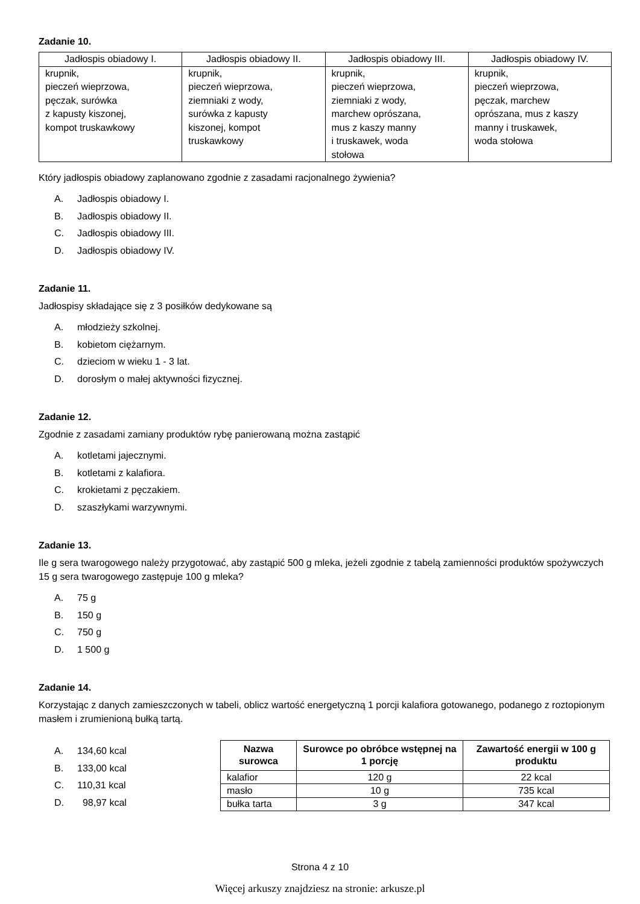Zadanie 10.
| Jadłospis obiadowy I. | Jadłospis obiadowy II. | Jadłospis obiadowy III. | Jadłospis obiadowy IV. |
| --- | --- | --- | --- |
| krupnik, pieczeń wieprzowa, pęczak, surówka z kapusty kiszonej, kompot truskawkowy | krupnik, pieczeń wieprzowa, ziemniaki z wody, surówka z kapusty kiszonej, kompot truskawkowy | krupnik, pieczeń wieprzowa, ziemniaki z wody, marchew oprószana, mus z kaszy manny i truskawek, woda stołowa | krupnik, pieczeń wieprzowa, pęczak, marchew oprószana, mus z kaszy manny i truskawek, woda stołowa |
Który jadłospis obiadowy zaplanowano zgodnie z zasadami racjonalnego żywienia?
A. Jadłospis obiadowy I.
B. Jadłospis obiadowy II.
C. Jadłospis obiadowy III.
D. Jadłospis obiadowy IV.
Zadanie 11.
Jadłospisy składające się z 3 posiłków dedykowane są
A. młodzieży szkolnej.
B. kobietom ciężarnym.
C. dzieciom w wieku 1 - 3 lat.
D. dorosłym o małej aktywności fizycznej.
Zadanie 12.
Zgodnie z zasadami zamiany produktów rybę panierowaną można zastąpić
A. kotletami jajecznymi.
B. kotletami z kalafiora.
C. krokietami z pęczakiem.
D. szaszłykami warzywnymi.
Zadanie 13.
Ile g sera twarogowego należy przygotować, aby zastąpić 500 g mleka, jeżeli zgodnie z tabelą zamienności produktów spożywczych 15 g sera twarogowego zastępuje 100 g mleka?
A. 75 g
B. 150 g
C. 750 g
D. 1 500 g
Zadanie 14.
Korzystając z danych zamieszczonych w tabeli, oblicz wartość energetyczną 1 porcji kalafiora gotowanego, podanego z roztopionym masłem i zrumienioną bułką tartą.
A. 134,60 kcal
B. 133,00 kcal
C. 110,31 kcal
D. 98,97 kcal
| Nazwa surowca | Surowce po obróbce wstępnej na 1 porcję | Zawartość energii w 100 g produktu |
| --- | --- | --- |
| kalafior | 120 g | 22 kcal |
| masło | 10 g | 735 kcal |
| bułka tarta | 3 g | 347 kcal |
Strona 4 z 10
Więcej arkuszy znajdziesz na stronie: arkusze.pl